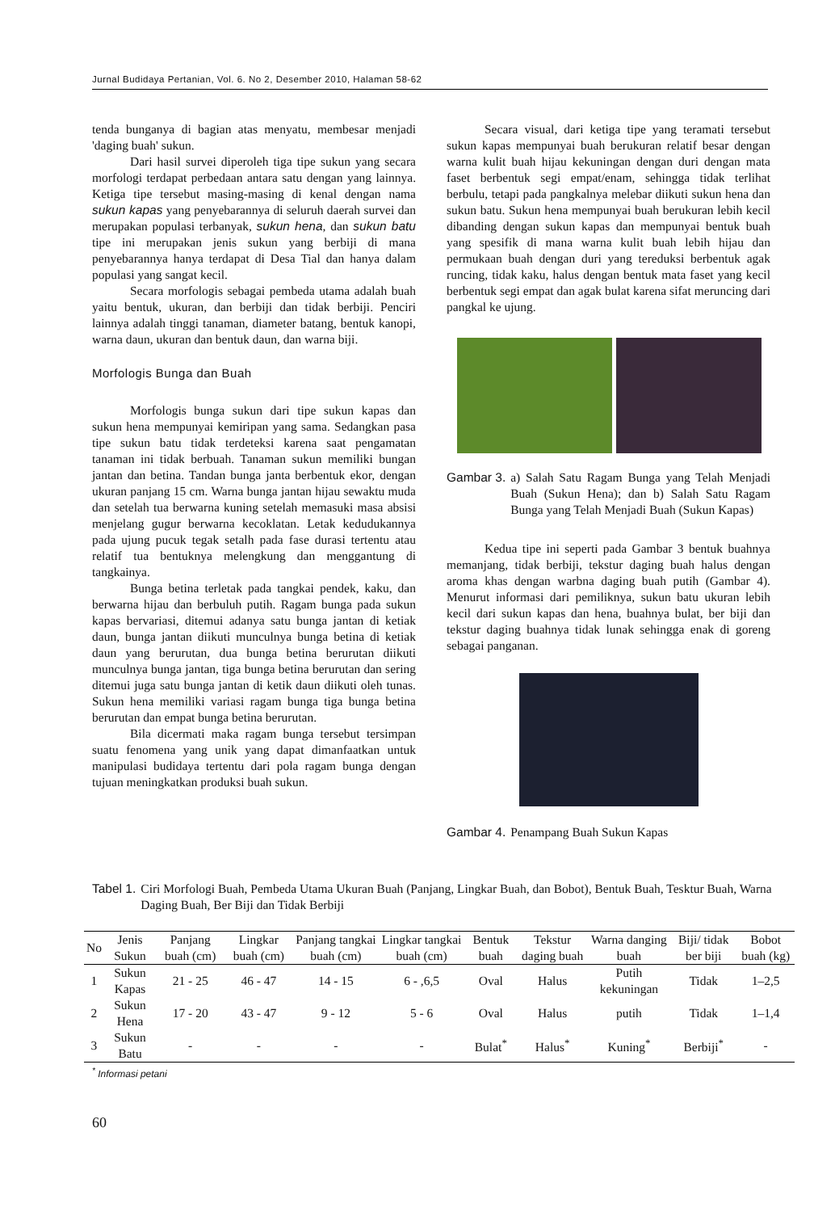Jurnal Budidaya Pertanian, Vol. 6. No 2, Desember 2010, Halaman 58-62
tenda bunganya di bagian atas menyatu, membesar menjadi 'daging buah' sukun.
Dari hasil survei diperoleh tiga tipe sukun yang secara morfologi terdapat perbedaan antara satu dengan yang lainnya. Ketiga tipe tersebut masing-masing di kenal dengan nama sukun kapas yang penyebarannya di seluruh daerah survei dan merupakan populasi terbanyak, sukun hena, dan sukun batu tipe ini merupakan jenis sukun yang berbiji di mana penyebarannya hanya terdapat di Desa Tial dan hanya dalam populasi yang sangat kecil.
Secara morfologis sebagai pembeda utama adalah buah yaitu bentuk, ukuran, dan berbiji dan tidak berbiji. Penciri lainnya adalah tinggi tanaman, diameter batang, bentuk kanopi, warna daun, ukuran dan bentuk daun, dan warna biji.
Morfologis Bunga dan Buah
Morfologis bunga sukun dari tipe sukun kapas dan sukun hena mempunyai kemiripan yang sama. Sedangkan pasa tipe sukun batu tidak terdeteksi karena saat pengamatan tanaman ini tidak berbuah. Tanaman sukun memiliki bungan jantan dan betina. Tandan bunga janta berbentuk ekor, dengan ukuran panjang 15 cm. Warna bunga jantan hijau sewaktu muda dan setelah tua berwarna kuning setelah memasuki masa absisi menjelang gugur berwarna kecoklatan. Letak kedudukannya pada ujung pucuk tegak setalh pada fase durasi tertentu atau relatif tua bentuknya melengkung dan menggantung di tangkainya.
Bunga betina terletak pada tangkai pendek, kaku, dan berwarna hijau dan berbuluh putih. Ragam bunga pada sukun kapas bervariasi, ditemui adanya satu bunga jantan di ketiak daun, bunga jantan diikuti munculnya bunga betina di ketiak daun yang berurutan, dua bunga betina berurutan diikuti munculnya bunga jantan, tiga bunga betina berurutan dan sering ditemui juga satu bunga jantan di ketik daun diikuti oleh tunas. Sukun hena memiliki variasi ragam bunga tiga bunga betina berurutan dan empat bunga betina berurutan.
Bila dicermati maka ragam bunga tersebut tersimpan suatu fenomena yang unik yang dapat dimanfaatkan untuk manipulasi budidaya tertentu dari pola ragam bunga dengan tujuan meningkatkan produksi buah sukun.
Secara visual, dari ketiga tipe yang teramati tersebut sukun kapas mempunyai buah berukuran relatif besar dengan warna kulit buah hijau kekuningan dengan duri dengan mata faset berbentuk segi empat/enam, sehingga tidak terlihat berbulu, tetapi pada pangkalnya melebar diikuti sukun hena dan sukun batu. Sukun hena mempunyai buah berukuran lebih kecil dibanding dengan sukun kapas dan mempunyai bentuk buah yang spesifik di mana warna kulit buah lebih hijau dan permukaan buah dengan duri yang tereduksi berbentuk agak runcing, tidak kaku, halus dengan bentuk mata faset yang kecil berbentuk segi empat dan agak bulat karena sifat meruncing dari pangkal ke ujung.
Gambar 3. a) Salah Satu Ragam Bunga yang Telah Menjadi Buah (Sukun Hena); dan b) Salah Satu Ragam Bunga yang Telah Menjadi Buah (Sukun Kapas)
Kedua tipe ini seperti pada Gambar 3 bentuk buahnya memanjang, tidak berbiji, tekstur daging buah halus dengan aroma khas dengan warbna daging buah putih (Gambar 4). Menurut informasi dari pemiliknya, sukun batu ukuran lebih kecil dari sukun kapas dan hena, buahnya bulat, ber biji dan tekstur daging buahnya tidak lunak sehingga enak di goreng sebagai panganan.
Gambar 4. Penampang Buah Sukun Kapas
Tabel 1. Ciri Morfologi Buah, Pembeda Utama Ukuran Buah (Panjang, Lingkar Buah, dan Bobot), Bentuk Buah, Tesktur Buah, Warna Daging Buah, Ber Biji dan Tidak Berbiji
| No | Jenis Sukun | Panjang buah (cm) | Lingkar buah (cm) | Panjang tangkai buah (cm) | Lingkar tangkai buah (cm) | Bentuk buah | Tekstur daging buah | Warna danging buah | Biji/ tidak ber biji | Bobot buah (kg) |
| --- | --- | --- | --- | --- | --- | --- | --- | --- | --- | --- |
| 1 | Sukun Kapas | 21 - 25 | 46 - 47 | 14 - 15 | 6 - ,6,5 | Oval | Halus | Putih kekuningan | Tidak | 1–2,5 |
| 2 | Sukun Hena | 17 - 20 | 43 - 47 | 9 - 12 | 5 - 6 | Oval | Halus | putih | Tidak | 1–1,4 |
| 3 | Sukun Batu | - | - | - | - | Bulat<sup>*</sup> | Halus<sup>*</sup> | Kuning<sup>*</sup> | Berbiji<sup>*</sup> | - |
<sup>*</sup> Informasi petani
60